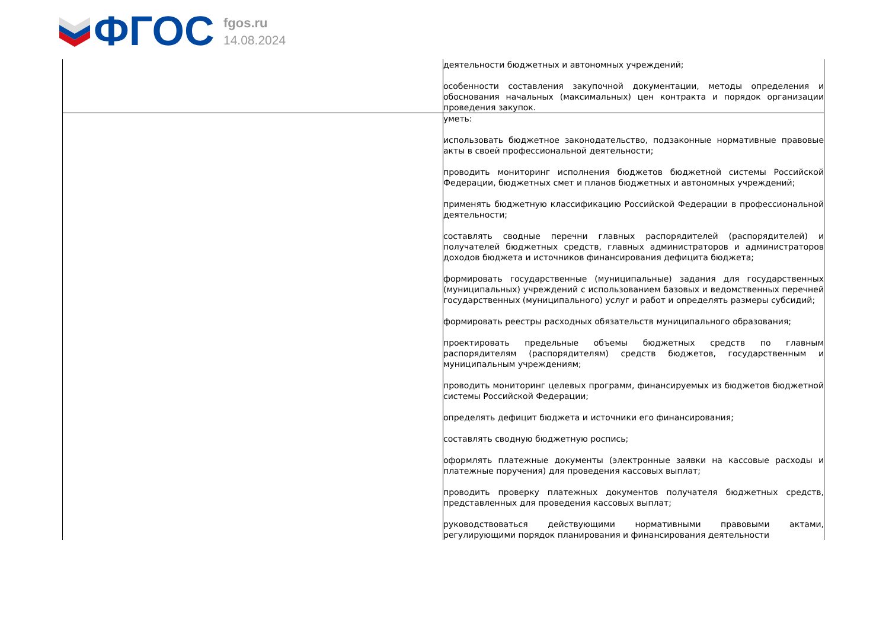ФГОС
fgos.ru
14.08.2024
| | деятельности бюджетных и автономных учреждений; особенности составления закупочной документации, методы определения и обоснования начальных (максимальных) цен контракта и порядок организации проведения закупок. |
| | уметь: использовать бюджетное законодательство, подзаконные нормативные правовые акты в своей профессиональной деятельности; проводить мониторинг исполнения бюджетов бюджетной системы Российской Федерации, бюджетных смет и планов бюджетных и автономных учреждений; применять бюджетную классификацию Российской Федерации в профессиональной деятельности; составлять сводные перечни главных распорядителей (распорядителей) и получателей бюджетных средств, главных администраторов и администраторов доходов бюджета и источников финансирования дефицита бюджета; формировать государственные (муниципальные) задания для государственных (муниципальных) учреждений с использованием базовых и ведомственных перечней государственных (муниципального) услуг и работ и определять размеры субсидий; формировать реестры расходных обязательств муниципального образования; проектировать предельные объемы бюджетных средств по главным распорядителям (распорядителям) средств бюджетов, государственным и муниципальным учреждениям; проводить мониторинг целевых программ, финансируемых из бюджетов бюджетной системы Российской Федерации; определять дефицит бюджета и источники его финансирования; составлять сводную бюджетную роспись; оформлять платежные документы (электронные заявки на кассовые расходы и платежные поручения) для проведения кассовых выплат; проводить проверку платежных документов получателя бюджетных средств, представленных для проведения кассовых выплат; руководствоваться действующими нормативными правовыми актами, регулирующими порядок планирования и финансирования деятельности |